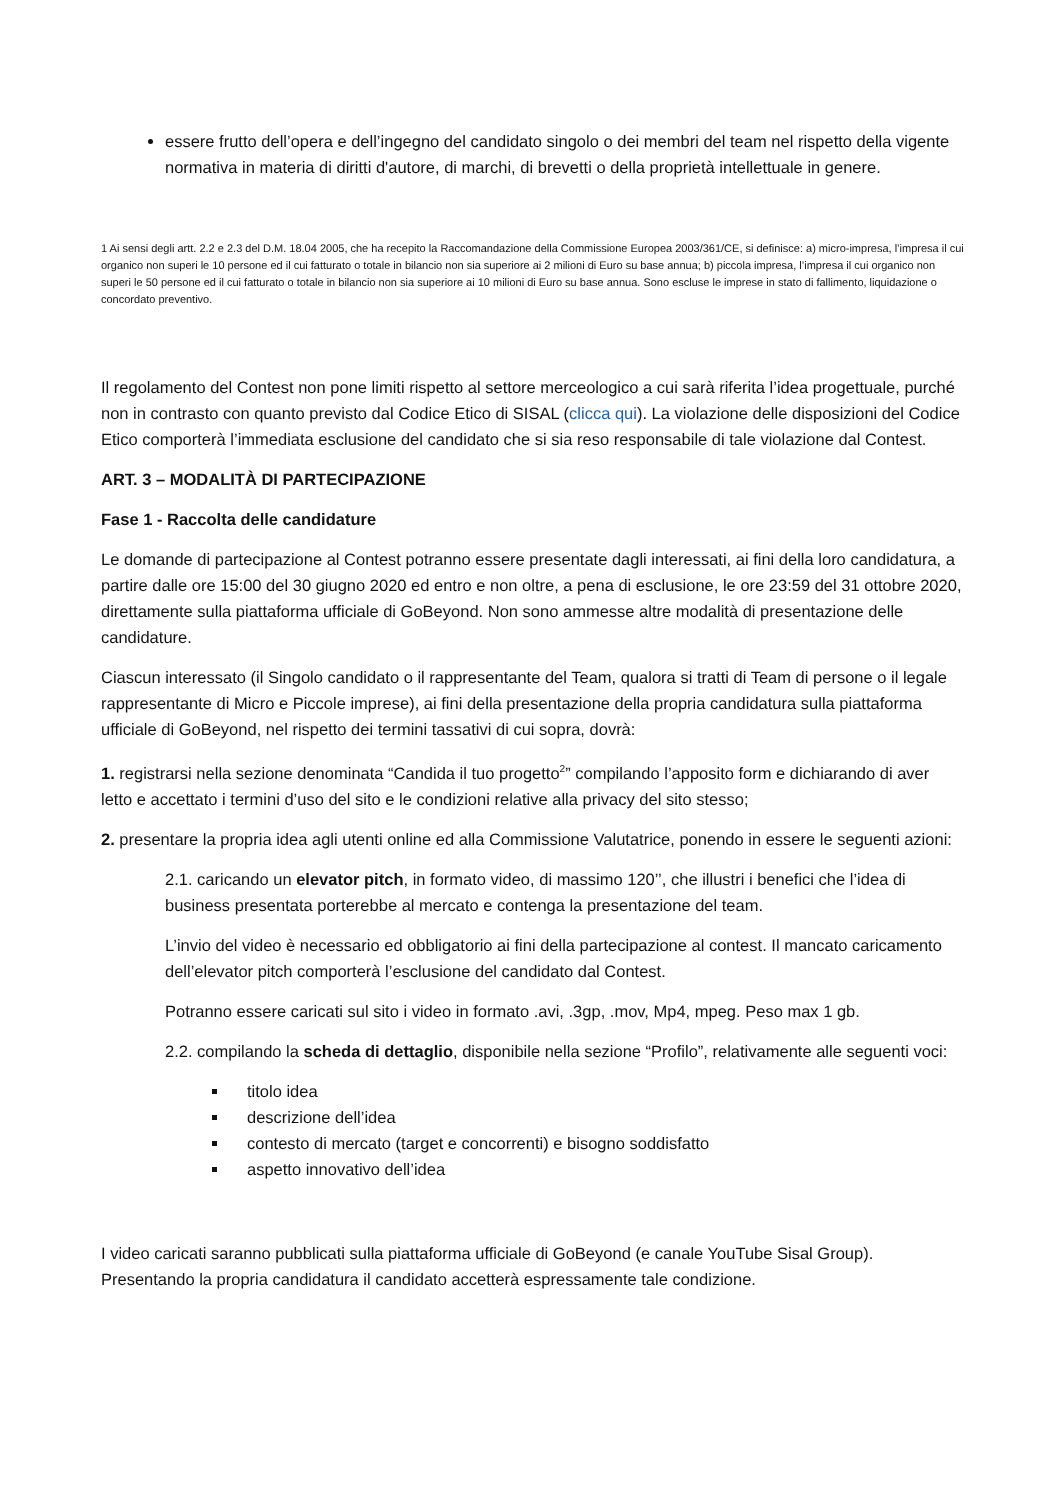essere frutto dell’opera e dell’ingegno del candidato singolo o dei membri del team nel rispetto della vigente normativa in materia di diritti d'autore, di marchi, di brevetti o della proprietà intellettuale in genere.
1 Ai sensi degli artt. 2.2 e 2.3 del D.M. 18.04 2005, che ha recepito la Raccomandazione della Commissione Europea 2003/361/CE, si definisce: a) micro-impresa, l’impresa il cui organico non superi le 10 persone ed il cui fatturato o totale in bilancio non sia superiore ai 2 milioni di Euro su base annua; b) piccola impresa, l’impresa il cui organico non superi le 50 persone ed il cui fatturato o totale in bilancio non sia superiore ai 10 milioni di Euro su base annua. Sono escluse le imprese in stato di fallimento, liquidazione o concordato preventivo.
Il regolamento del Contest non pone limiti rispetto al settore merceologico a cui sarà riferita l’idea progettuale, purché non in contrasto con quanto previsto dal Codice Etico di SISAL (clicca qui). La violazione delle disposizioni del Codice Etico comporterà l’immediata esclusione del candidato che si sia reso responsabile di tale violazione dal Contest.
ART. 3 – MODALITÀ DI PARTECIPAZIONE
Fase 1 - Raccolta delle candidature
Le domande di partecipazione al Contest potranno essere presentate dagli interessati, ai fini della loro candidatura, a partire dalle ore 15:00 del 30 giugno 2020 ed entro e non oltre, a pena di esclusione, le ore 23:59 del 31 ottobre 2020, direttamente sulla piattaforma ufficiale di GoBeyond. Non sono ammesse altre modalità di presentazione delle candidature.
Ciascun interessato (il Singolo candidato o il rappresentante del Team, qualora si tratti di Team di persone o il legale rappresentante di Micro e Piccole imprese), ai fini della presentazione della propria candidatura sulla piattaforma ufficiale di GoBeyond, nel rispetto dei termini tassativi di cui sopra, dovrà:
1. registrarsi nella sezione denominata “Candida il tuo progetto<sup>2</sup>” compilando l’apposito form e dichiarando di aver letto e accettato i termini d’uso del sito e le condizioni relative alla privacy del sito stesso;
2. presentare la propria idea agli utenti online ed alla Commissione Valutatrice, ponendo in essere le seguenti azioni:
2.1. caricando un elevator pitch, in formato video, di massimo 120’’, che illustri i benefici che l’idea di business presentata porterebbe al mercato e contenga la presentazione del team.
L’invio del video è necessario ed obbligatorio ai fini della partecipazione al contest. Il mancato caricamento dell’elevator pitch comporterà l’esclusione del candidato dal Contest.
Potranno essere caricati sul sito i video in formato .avi, .3gp, .mov, Mp4, mpeg. Peso max 1 gb.
2.2. compilando la scheda di dettaglio, disponibile nella sezione “Profilo”, relativamente alle seguenti voci:
titolo idea
descrizione dell’idea
contesto di mercato (target e concorrenti) e bisogno soddisfatto
aspetto innovativo dell’idea
I video caricati saranno pubblicati sulla piattaforma ufficiale di GoBeyond (e canale YouTube Sisal Group). Presentando la propria candidatura il candidato accetterà espressamente tale condizione.